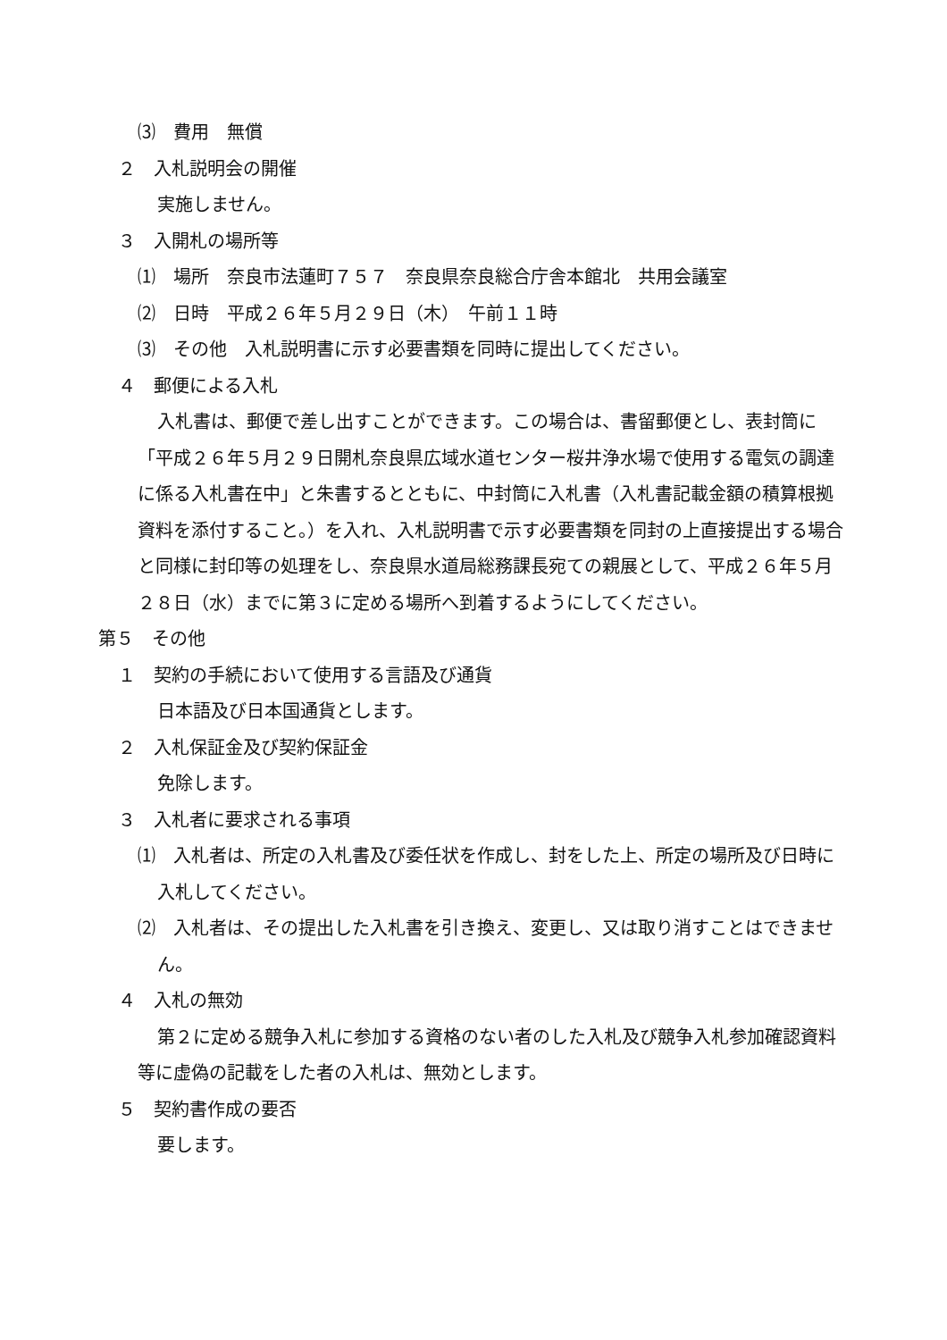⑶　費用　無償
２　入札説明会の開催
実施しません。
３　入開札の場所等
⑴　場所　奈良市法蓮町７５７　奈良県奈良総合庁舎本館北　共用会議室
⑵　日時　平成２６年５月２９日（木）　午前１１時
⑶　その他　入札説明書に示す必要書類を同時に提出してください。
４　郵便による入札
入札書は、郵便で差し出すことができます。この場合は、書留郵便とし、表封筒に「平成２６年５月２９日開札奈良県広域水道センター桜井浄水場で使用する電気の調達に係る入札書在中」と朱書するとともに、中封筒に入札書（入札書記載金額の積算根拠資料を添付すること。）を入れ、入札説明書で示す必要書類を同封の上直接提出する場合と同様に封印等の処理をし、奈良県水道局総務課長宛ての親展として、平成２６年５月２８日（水）までに第３に定める場所へ到着するようにしてください。
第５　その他
１　契約の手続において使用する言語及び通貨
日本語及び日本国通貨とします。
２　入札保証金及び契約保証金
免除します。
３　入札者に要求される事項
⑴　入札者は、所定の入札書及び委任状を作成し、封をした上、所定の場所及び日時に入札してください。
⑵　入札者は、その提出した入札書を引き換え、変更し、又は取り消すことはできません。
４　入札の無効
第２に定める競争入札に参加する資格のない者のした入札及び競争入札参加確認資料等に虚偽の記載をした者の入札は、無効とします。
５　契約書作成の要否
要します。